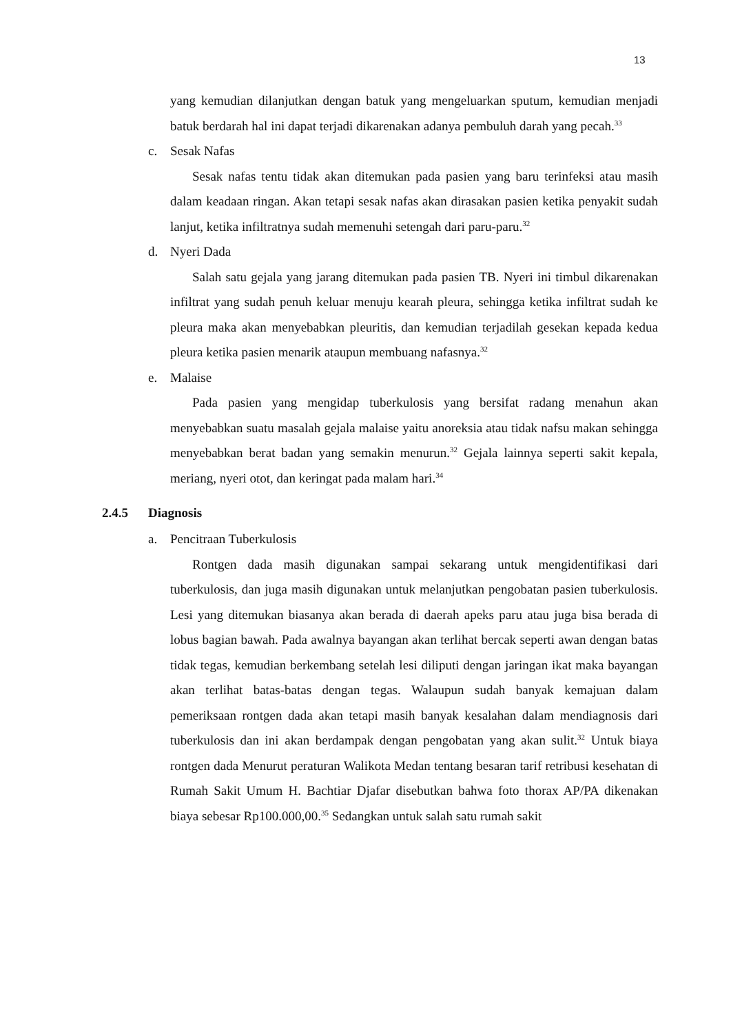13
yang kemudian dilanjutkan dengan batuk yang mengeluarkan sputum, kemudian menjadi batuk berdarah hal ini dapat terjadi dikarenakan adanya pembuluh darah yang pecah.<sup>33</sup>
c. Sesak Nafas
Sesak nafas tentu tidak akan ditemukan pada pasien yang baru terinfeksi atau masih dalam keadaan ringan. Akan tetapi sesak nafas akan dirasakan pasien ketika penyakit sudah lanjut, ketika infiltratnya sudah memenuhi setengah dari paru-paru.<sup>32</sup>
d. Nyeri Dada
Salah satu gejala yang jarang ditemukan pada pasien TB. Nyeri ini timbul dikarenakan infiltrat yang sudah penuh keluar menuju kearah pleura, sehingga ketika infiltrat sudah ke pleura maka akan menyebabkan pleuritis, dan kemudian terjadilah gesekan kepada kedua pleura ketika pasien menarik ataupun membuang nafasnya.<sup>32</sup>
e. Malaise
Pada pasien yang mengidap tuberkulosis yang bersifat radang menahun akan menyebabkan suatu masalah gejala malaise yaitu anoreksia atau tidak nafsu makan sehingga menyebabkan berat badan yang semakin menurun.<sup>32</sup> Gejala lainnya seperti sakit kepala, meriang, nyeri otot, dan keringat pada malam hari.<sup>34</sup>
2.4.5 Diagnosis
a. Pencitraan Tuberkulosis
Rontgen dada masih digunakan sampai sekarang untuk mengidentifikasi dari tuberkulosis, dan juga masih digunakan untuk melanjutkan pengobatan pasien tuberkulosis. Lesi yang ditemukan biasanya akan berada di daerah apeks paru atau juga bisa berada di lobus bagian bawah. Pada awalnya bayangan akan terlihat bercak seperti awan dengan batas tidak tegas, kemudian berkembang setelah lesi diliputi dengan jaringan ikat maka bayangan akan terlihat batas-batas dengan tegas. Walaupun sudah banyak kemajuan dalam pemeriksaan rontgen dada akan tetapi masih banyak kesalahan dalam mendiagnosis dari tuberkulosis dan ini akan berdampak dengan pengobatan yang akan sulit.<sup>32</sup> Untuk biaya rontgen dada Menurut peraturan Walikota Medan tentang besaran tarif retribusi kesehatan di Rumah Sakit Umum H. Bachtiar Djafar disebutkan bahwa foto thorax AP/PA dikenakan biaya sebesar Rp100.000,00.<sup>35</sup> Sedangkan untuk salah satu rumah sakit